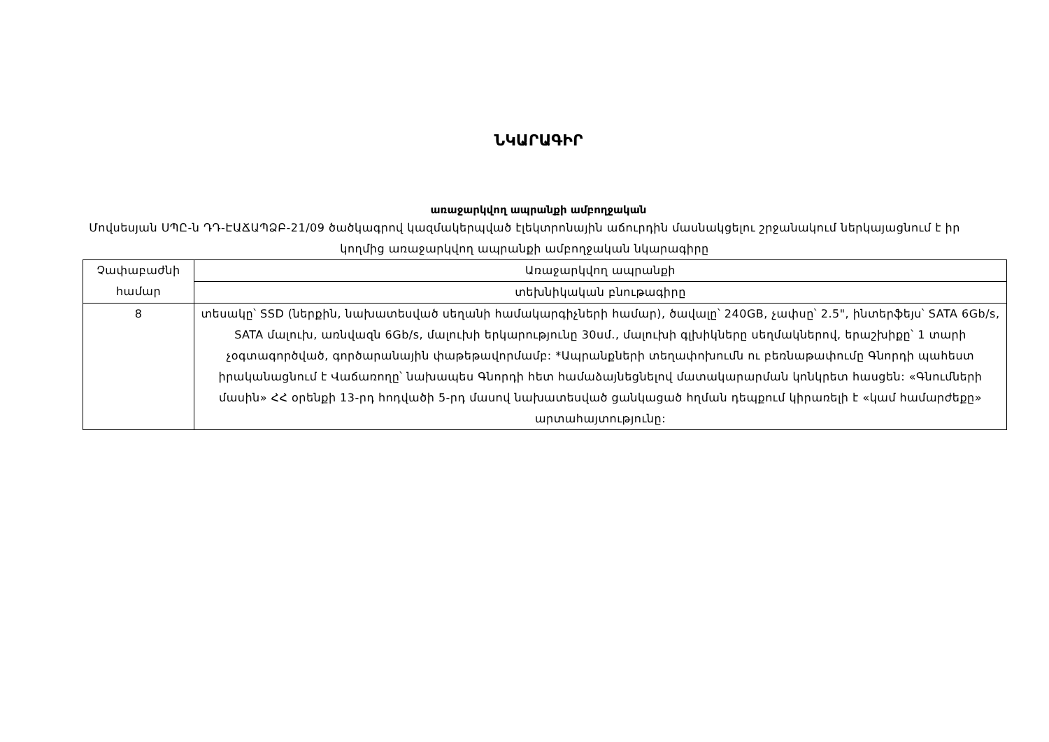ՆԿԱՐԱԳԻՐ
առաջարկվող ապրանքի ամբողջական
Մովսեսյան ՍՊԸ-ն ԴԴ-ԷԱՃԱՊՁԲ-21/09 ծածկագրով կազմակերպված էլեկտրոնային աճուրդին մասնակցելու շրջանակում ներկայացնում է իր կողմից առաջարկվող ապրանքի ամբողջական նկարագիրը
| Չափաբաժնի համար | Առաջարկվող ապրանքի |
| | տեխնիկական բնութագիրը |
| 8 | տեսակը՝ SSD (ներքին, նախատեսված սեղանի համակարգիչների համար), ծավալը՝ 240GB, չափսը՝ 2.5", ինտերֆեյս՝ SATA 6Gb/s, SATA մալուխ, առնվազն 6Gb/s, մալուխի երկարությունը 30սմ., մալուխի գլխիկները սեղմակներով, երաշխիքը՝ 1 տարի չօգտագործված, գործարանային փաթեթավորմամբ: *Ապրանքների տեղափոխումն ու բեռնաթափումը Գնորդի պահեստ իրականացնում է Վաճառողը՝ նախապես Գնորդի հետ համաձայնեցնելով մատակարարման կոնկրետ հասցեն: «Գնումների մասին» ՀՀ օրենքի 13-րդ հոդվածի 5-րդ մասով նախատեսված ցանկացած հղման դեպքում կիրառելի է «կամ համարժեքը» արտահայտությունը: |